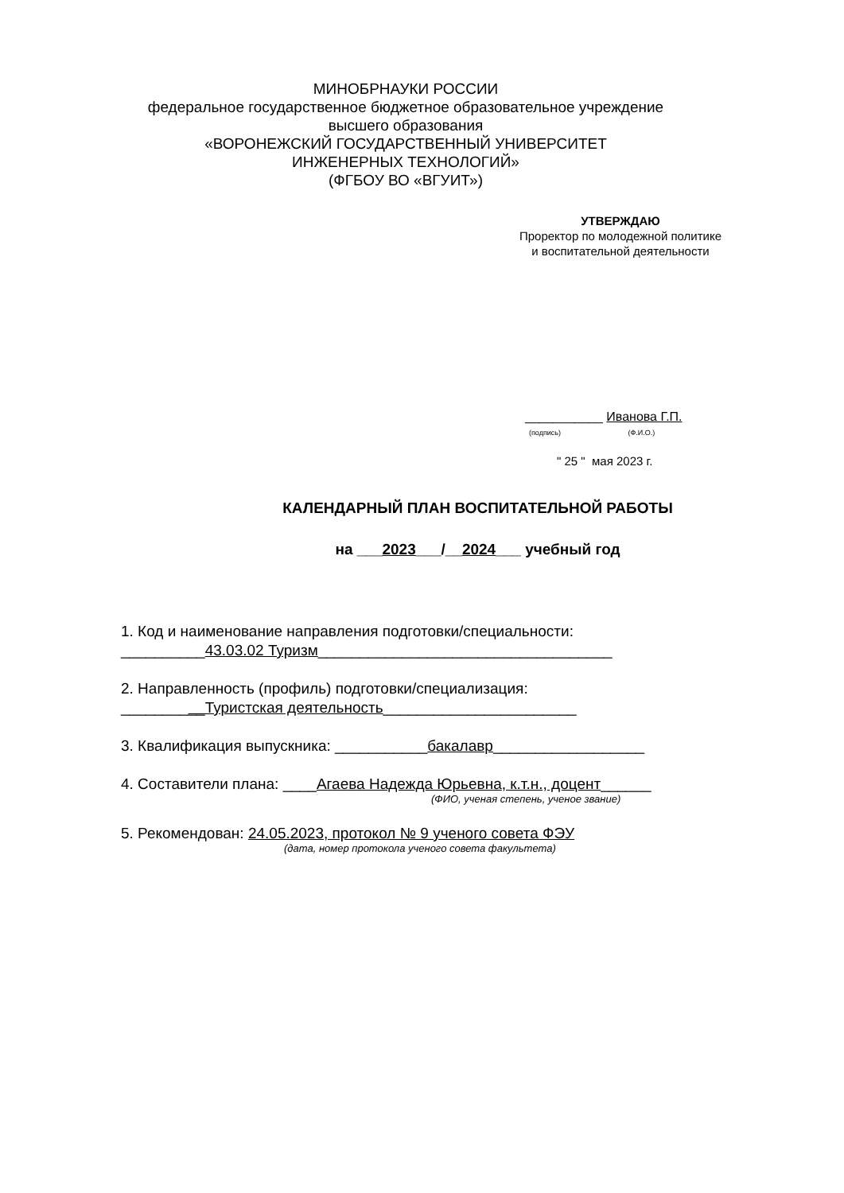МИНОБРНАУКИ РОССИИ
федеральное государственное бюджетное образовательное учреждение
высшего образования
«ВОРОНЕЖСКИЙ ГОСУДАРСТВЕННЫЙ УНИВЕРСИТЕТ
ИНЖЕНЕРНЫХ ТЕХНОЛОГИЙ»
(ФГБОУ ВО «ВГУИТ»)
УТВЕРЖДАЮ
Проректор по молодежной политике
и воспитательной деятельности
___________ Иванова Г.П.
(подпись) (Ф.И.О.)
" 25 " мая 2023 г.
КАЛЕНДАРНЫЙ ПЛАН ВОСПИТАТЕЛЬНОЙ РАБОТЫ
на ___2023___/__2024___ учебный год
1. Код и наименование направления подготовки/специальности:
__________43.03.02 Туризм___________________________________
2. Направленность (профиль) подготовки/специализация:
__________Туристская деятельность_______________________
3. Квалификация выпускника: ___________бакалавр__________________
4. Составители плана: ____Агаева Надежда Юрьевна, к.т.н., доцент______
(ФИО, ученая степень, ученое звание)
5. Рекомендован: 24.05.2023, протокол № 9 ученого совета ФЭУ
(дата, номер протокола ученого совета факультета)